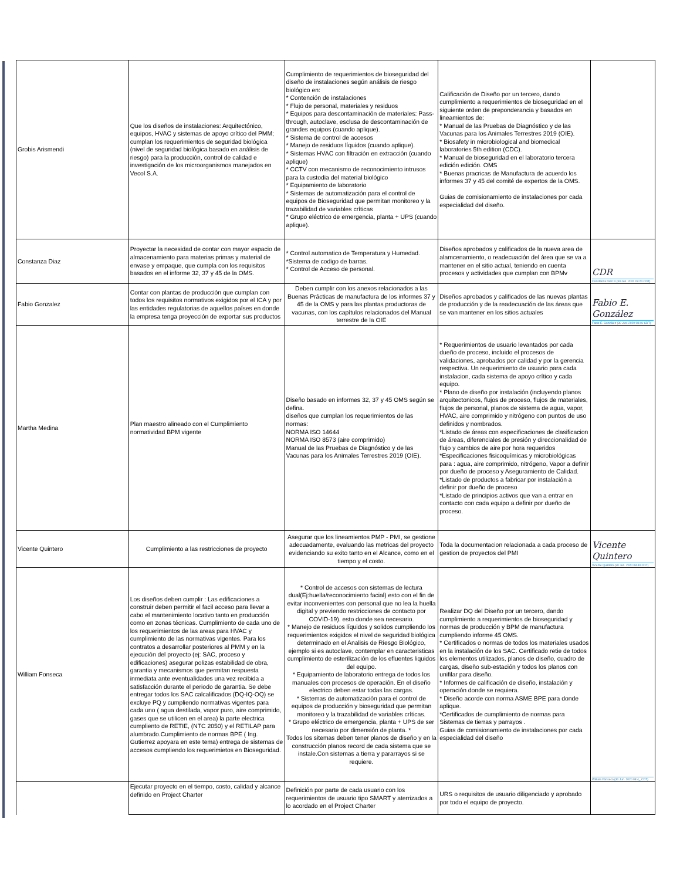| Grobis Arismendi | Que los diseños de instalaciones: Arquitectónico, equipos, HVAC y sistemas de apoyo crítico del PMM; cumplan los requerimientos de seguridad biológica (nivel de seguridad biológica basado en análisis de riesgo) para la producción, control de calidad e investigación de los microorganismos manejados en Vecol S.A. | Cumplimiento de requerimientos de bioseguridad del diseño de instalaciones según análisis de riesgo biológico en: * Contención de instalaciones * Flujo de personal, materiales y residuos * Equipos para descontaminación de materiales: Pass-through, autoclave, esclusa de descontaminación de grandes equipos (cuando aplique). * Sistema de control de accesos * Manejo de residuos líquidos (cuando aplique). * Sistemas HVAC con filtración en extracción (cuando aplique) * CCTV con mecanismo de reconocimiento intrusos para la custodia del material biológico * Equipamiento de laboratorio * Sistemas de automatización para el control de equipos de Bioseguridad que permitan monitoreo y la trazabilidad de variables críticas * Grupo eléctrico de emergencia, planta + UPS (cuando aplique). | Calificación de Diseño por un tercero, dando cumplimiento a requerimientos de bioseguridad en el siguiente orden de preponderancia y basados en lineamientos de: * Manual de las Pruebas de Diagnóstico y de las Vacunas para los Animales Terrestres 2019 (OIE). * Biosafety in microbiological and biomedical laboratories 5th edition (CDC). * Manual de bioseguridad en el laboratorio tercera edición edición. OMS * Buenas pracricas de Manufactura de acuerdo los informes 37 y 45 del comité de expertos de la OMS. Guias de comisionamiento de instalaciones por cada especialidad del diseño. | |
| Constanza Diaz | Proyectar la necesidad de contar con mayor espacio de almacenamiento para materias primas y material de envase y empaque, que cumpla con los requisitos basados en el informe 32, 37 y 45 de la OMS. | * Control automatico de Temperatura y Humedad. *Sistema de codigo de barras. * Control de Acceso de personal. | Diseños aprobados y calificados de la nueva area de alamcenamiento, o readecuación del área que se va a mantener en el sitio actual, teniendo en cuenta procesos y actividades que cumplan con BPMv | CDR Constanza Diaz R (30 Jun. 2020 09:20 CDT) |
| Fabio Gonzalez | Contar con plantas de producción que cumplan con todos los requisitos normativos exigidos por el ICA y por las entidades regulatorias de aquellos países en donde la empresa tenga proyección de exportar sus productos | Deben cumplir con los anexos relacionados a las Buenas Prácticas de manufactura de los informes 37 y 45 de la OMS y para las plantas productoras de vacunas, con los capítulos relacionados del Manual terrestre de la OIE | Diseños aprobados y calificados de las nuevas plantas de producción y de la readecuación de las áreas que se van mantener en los sitios actuales | Fabio E. González Fabio E. González (30 Jun. 2020 08:46 CDT) |
| Martha Medina | Plan maestro alineado con el Cumplimiento normatividad BPM vigente | Diseño basado en informes 32, 37 y 45 OMS según se defina. diseños que cumplan los requerimientos de las normas: NORMA ISO 14644 NORMA ISO 8573 (aire comprimido) Manual de las Pruebas de Diagnóstico y de las Vacunas para los Animales Terrestres 2019 (OIE). | * Requerimientos de usuario levantados por cada dueño de proceso, incluido el procesos de validaciones, aprobados por calidad y por la gerencia respectiva. Un requerimiento de usuario para cada instalacion, cada sistema de apoyo crítico y cada equipo. * Plano de diseño por instalación (incluyendo planos arquitectonicos, flujos de proceso, flujos de materiales, flujos de personal, planos de sistema de agua, vapor, HVAC, aire comprimido y nitrógeno con puntos de uso definidos y nombrados. *Listado de áreas con especificaciones de clasificacion de áreas, diferenciales de presión y direccionalidad de flujo y cambios de aire por hora requeridos *Especificaciones fisicoquímicas y microbiológicas para : agua, aire comprimido, nitrógeno, Vapor a definir por dueño de proceso y Aseguramiento de Calidad. *Listado de productos a fabricar por instalación a definir por dueño de proceso *Listado de principios activos que van a entrar en contacto con cada equipo a definir por dueño de proceso. | |
| Vicente Quintero | Cumplimiento a las restricciones de proyecto | Asegurar que los lineamientos PMP - PMI, se gestione adecuadamente, evaluando las metricas del proyecto evidenciando su exito tanto en el Alcance, como en el tiempo y el costo. | Toda la documentacion relacionada a cada proceso de gestion de proyectos del PMI | Vicente Quintero Vicente Quintero (30 Jun. 2020 08:40 CDT) |
| William Fonseca | Los diseños deben cumplir : Las edificaciones a construir deben permitir el facil acceso para llevar a cabo el mantenimiento locativo tanto en producción como en zonas técnicas. Cumplimiento de cada uno de los requerimientos de las areas para HVAC y cumplimiento de las normativas vigentes. Para los contratos a desarrollar posteriores al PMM y en la ejecución del proyecto (ej: SAC, proceso y edificaciones) asegurar polizas estabilidad de obra, garantia y mecanismos que permitan respuesta inmediata ante eventualidades una vez recibida a satisfacción durante el periodo de garantia. Se debe entregar todos los SAC calcalificados (DQ-IQ-OQ) se excluye PQ y cumpliendo normativas vigentes para cada uno ( agua destilada, vapor puro, aire comprimido, gases que se utilicen en el area) la parte electrica cumpliento de RETIE, (NTC 2050) y el RETILAP para alumbrado.Cumplimiento de normas BPE ( Ing. Gutierrez apoyara en este tema) entrega de sistemas de accesos cumpliendo los requerimietos en Bioseguridad. | * Control de accesos con sistemas de lectura dual(Ej:huella/reconocimiento facial) esto con el fin de evitar inconvenientes con personal que no lea la huella digital y previendo restricciones de contacto por COVID-19). esto donde sea necesario. * Manejo de residuos líquidos y solidos cumpliendo los requerimientos exigidos el nivel de seguridad biológica determinado en el Analisis de Riesgo Biológico, ejemplo si es autoclave, contemplar en caracteristicas cumplimiento de esterilización de los efluentes liquidos del equipo. * Equipamiento de laboratorio entrega de todos los manuales con procesos de operación. En el diseño electrico deben estar todas las cargas. * Sistemas de automatización para el control de equipos de producción y bioseguridad que permitan monitoreo y la trazabilidad de variables críticas. * Grupo eléctrico de emergencia, planta + UPS de ser necesario por dimensión de planta. * Todos los sitemas deben tener planos de diseño y en la construcción planos record de cada sistema que se instale.Con sistemas a tierra y pararrayos si se requiere. | Realizar DQ del Diseño por un tercero, dando cumplimiento a requerimientos de bioseguridad y normas de producción y BPM de manufactura cumpliendo informe 45 OMS. * Certificados o normas de todos los materiales usados en la instalación de los SAC. Certificado retie de todos los elementos utilizados, planos de diseño, cuadro de cargas, diseño sub-estación y todos los planos con unifilar para diseño. * Informes de calificación de diseño, instalación y operación donde se requiera. * Diseño acorde con norma ASME BPE para donde aplique. *Certificados de cumplimiento de normas para Sistemas de tierras y parrayos . Guias de comisionamiento de instalaciones por cada especialidad del diseño | William Fonseca (30 Jun. 2020 08:4_ CDT) |
| | Ejecutar proyecto en el tiempo, costo, calidad y alcance definido en Project Charter | Definición por parte de cada usuario con los requerimientos de usuario tipo SMART y aterrizados a lo acordado en el Project Charter | URS o requisitos de usuario diligenciado y aprobado por todo el equipo de proyecto. | |